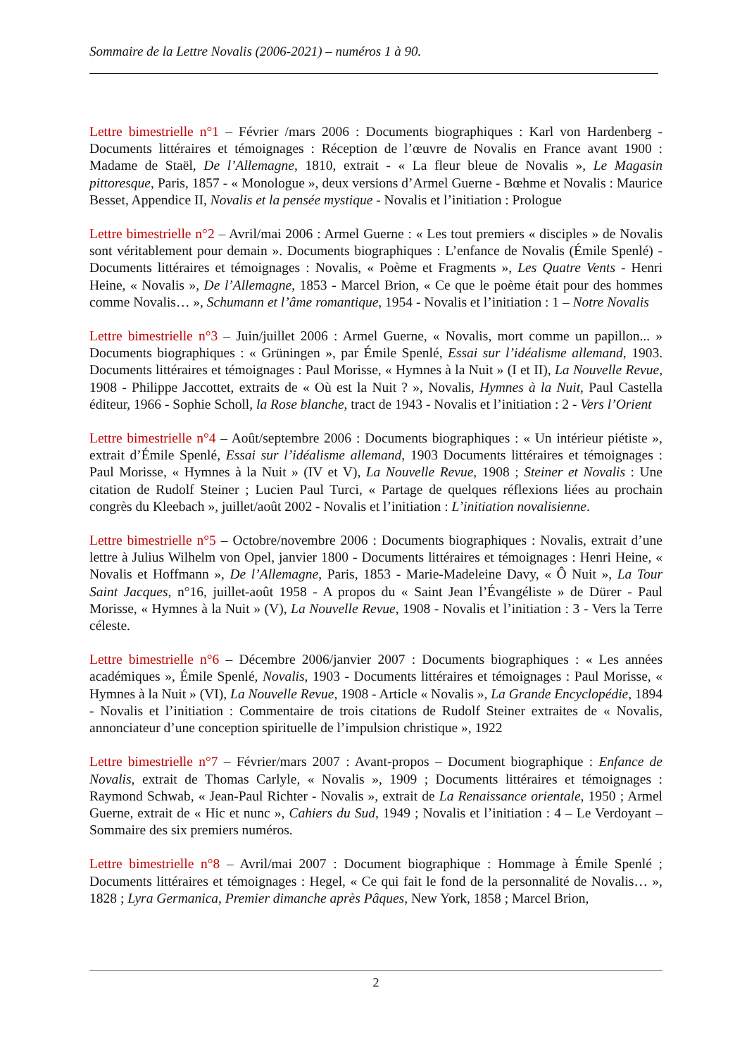Sommaire de la Lettre Novalis (2006-2021) – numéros 1 à 90.
Lettre bimestrielle n°1 – Février /mars 2006 : Documents biographiques : Karl von Hardenberg - Documents littéraires et témoignages : Réception de l’œuvre de Novalis en France avant 1900 : Madame de Staël, De l’Allemagne, 1810, extrait - « La fleur bleue de Novalis », Le Magasin pittoresque, Paris, 1857 - « Monologue », deux versions d’Armel Guerne - Bœhme et Novalis : Maurice Besset, Appendice II, Novalis et la pensée mystique - Novalis et l’initiation : Prologue
Lettre bimestrielle n°2 – Avril/mai 2006 : Armel Guerne : « Les tout premiers « disciples » de Novalis sont véritablement pour demain ». Documents biographiques : L’enfance de Novalis (Émile Spenlé) - Documents littéraires et témoignages : Novalis, « Poème et Fragments », Les Quatre Vents - Henri Heine, « Novalis », De l’Allemagne, 1853 - Marcel Brion, « Ce que le poème était pour des hommes comme Novalis… », Schumann et l’âme romantique, 1954 - Novalis et l’initiation : 1 – Notre Novalis
Lettre bimestrielle n°3 – Juin/juillet 2006 : Armel Guerne, « Novalis, mort comme un papillon... » Documents biographiques : « Grüningen », par Émile Spenlé, Essai sur l’idéalisme allemand, 1903. Documents littéraires et témoignages : Paul Morisse, « Hymnes à la Nuit » (I et II), La Nouvelle Revue, 1908 - Philippe Jaccottet, extraits de « Où est la Nuit ? », Novalis, Hymnes à la Nuit, Paul Castella éditeur, 1966 - Sophie Scholl, la Rose blanche, tract de 1943 - Novalis et l’initiation : 2 - Vers l’Orient
Lettre bimestrielle n°4 – Août/septembre 2006 : Documents biographiques : « Un intérieur piétiste », extrait d’Émile Spenlé, Essai sur l’idéalisme allemand, 1903 Documents littéraires et témoignages : Paul Morisse, « Hymnes à la Nuit » (IV et V), La Nouvelle Revue, 1908 ; Steiner et Novalis : Une citation de Rudolf Steiner ; Lucien Paul Turci, « Partage de quelques réflexions liées au prochain congrès du Kleebach », juillet/août 2002 - Novalis et l’initiation : L’initiation novalisienne.
Lettre bimestrielle n°5 – Octobre/novembre 2006 : Documents biographiques : Novalis, extrait d’une lettre à Julius Wilhelm von Opel, janvier 1800 - Documents littéraires et témoignages : Henri Heine, « Novalis et Hoffmann », De l’Allemagne, Paris, 1853 - Marie-Madeleine Davy, « Ô Nuit », La Tour Saint Jacques, n°16, juillet-août 1958 - A propos du « Saint Jean l’Évangéliste » de Dürer - Paul Morisse, « Hymnes à la Nuit » (V), La Nouvelle Revue, 1908 - Novalis et l’initiation : 3 - Vers la Terre céleste.
Lettre bimestrielle n°6 – Décembre 2006/janvier 2007 : Documents biographiques : « Les années académiques », Émile Spenlé, Novalis, 1903 - Documents littéraires et témoignages : Paul Morisse, « Hymnes à la Nuit » (VI), La Nouvelle Revue, 1908 - Article « Novalis », La Grande Encyclopédie, 1894 - Novalis et l’initiation : Commentaire de trois citations de Rudolf Steiner extraites de « Novalis, annonciateur d’une conception spirituelle de l’impulsion christique », 1922
Lettre bimestrielle n°7 – Février/mars 2007 : Avant-propos – Document biographique : Enfance de Novalis, extrait de Thomas Carlyle, « Novalis », 1909 ; Documents littéraires et témoignages : Raymond Schwab, « Jean-Paul Richter - Novalis », extrait de La Renaissance orientale, 1950 ; Armel Guerne, extrait de « Hic et nunc », Cahiers du Sud, 1949 ; Novalis et l’initiation : 4 – Le Verdoyant – Sommaire des six premiers numéros.
Lettre bimestrielle n°8 – Avril/mai 2007 : Document biographique : Hommage à Émile Spenlé ; Documents littéraires et témoignages : Hegel, « Ce qui fait le fond de la personnalité de Novalis… », 1828 ; Lyra Germanica, Premier dimanche après Pâques, New York, 1858 ; Marcel Brion,
2